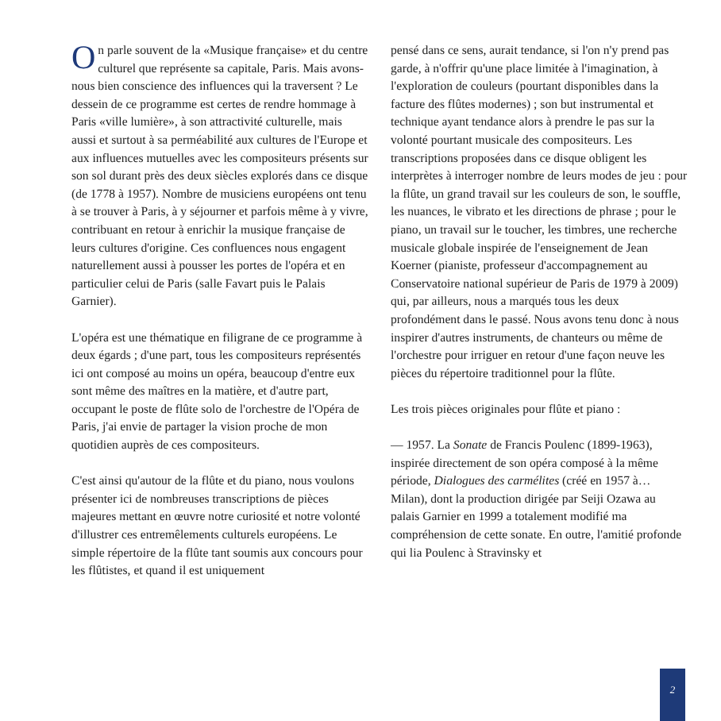On parle souvent de la «Musique française» et du centre culturel que représente sa capitale, Paris. Mais avons-nous bien conscience des influences qui la traversent ? Le dessein de ce programme est certes de rendre hommage à Paris «ville lumière», à son attractivité culturelle, mais aussi et surtout à sa perméabilité aux cultures de l'Europe et aux influences mutuelles avec les compositeurs présents sur son sol durant près des deux siècles explorés dans ce disque (de 1778 à 1957). Nombre de musiciens européens ont tenu à se trouver à Paris, à y séjourner et parfois même à y vivre, contribuant en retour à enrichir la musique française de leurs cultures d'origine. Ces confluences nous engagent naturellement aussi à pousser les portes de l'opéra et en particulier celui de Paris (salle Favart puis le Palais Garnier).
L'opéra est une thématique en filigrane de ce programme à deux égards ; d'une part, tous les compositeurs représentés ici ont composé au moins un opéra, beaucoup d'entre eux sont même des maîtres en la matière, et d'autre part, occupant le poste de flûte solo de l'orchestre de l'Opéra de Paris, j'ai envie de partager la vision proche de mon quotidien auprès de ces compositeurs.
C'est ainsi qu'autour de la flûte et du piano, nous voulons présenter ici de nombreuses transcriptions de pièces majeures mettant en œuvre notre curiosité et notre volonté d'illustrer ces entremêlements culturels européens. Le simple répertoire de la flûte tant soumis aux concours pour les flûtistes, et quand il est uniquement
pensé dans ce sens, aurait tendance, si l'on n'y prend pas garde, à n'offrir qu'une place limitée à l'imagination, à l'exploration de couleurs (pourtant disponibles dans la facture des flûtes modernes) ; son but instrumental et technique ayant tendance alors à prendre le pas sur la volonté pourtant musicale des compositeurs. Les transcriptions proposées dans ce disque obligent les interprètes à interroger nombre de leurs modes de jeu : pour la flûte, un grand travail sur les couleurs de son, le souffle, les nuances, le vibrato et les directions de phrase ; pour le piano, un travail sur le toucher, les timbres, une recherche musicale globale inspirée de l'enseignement de Jean Koerner (pianiste, professeur d'accompagnement au Conservatoire national supérieur de Paris de 1979 à 2009) qui, par ailleurs, nous a marqués tous les deux profondément dans le passé. Nous avons tenu donc à nous inspirer d'autres instruments, de chanteurs ou même de l'orchestre pour irriguer en retour d'une façon neuve les pièces du répertoire traditionnel pour la flûte.
Les trois pièces originales pour flûte et piano :
— 1957. La Sonate de Francis Poulenc (1899-1963), inspirée directement de son opéra composé à la même période, Dialogues des carmélites (créé en 1957 à… Milan), dont la production dirigée par Seiji Ozawa au palais Garnier en 1999 a totalement modifié ma compréhension de cette sonate. En outre, l'amitié profonde qui lia Poulenc à Stravinsky et
2